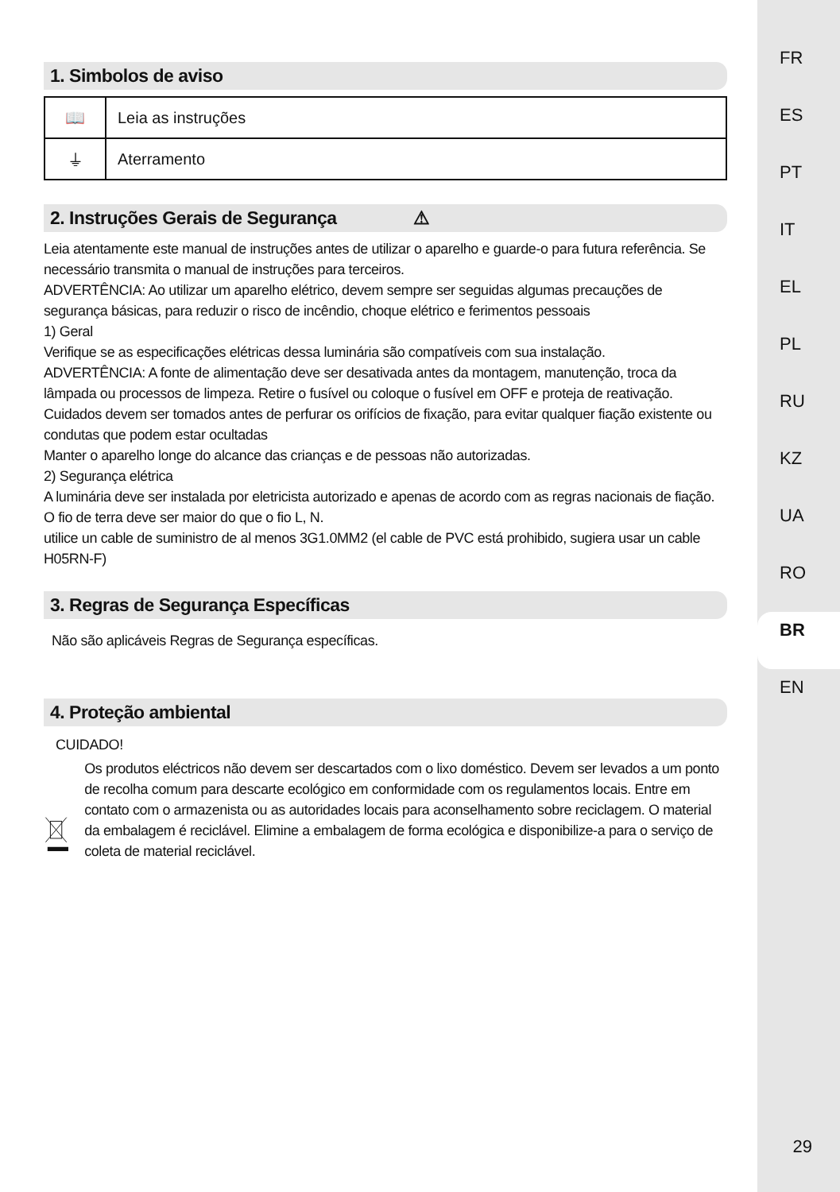FR
ES
PT
IT
EL
PL
RU
KZ
UA
RO
BR
EN
29
1. Simbolos de aviso
| 📖 | Leia as instruções |
| ⏚ | Aterramento |
2. Instruções Gerais de Segurança ⚠
Leia atentamente este manual de instruções antes de utilizar o aparelho e guarde-o para futura referência. Se necessário transmita o manual de instruções para terceiros.
ADVERTÊNCIA: Ao utilizar um aparelho elétrico, devem sempre ser seguidas algumas precauções de segurança básicas, para reduzir o risco de incêndio, choque elétrico e ferimentos pessoais
1) Geral
Verifique se as especificações elétricas dessa luminária são compatíveis com sua instalação.
ADVERTÊNCIA: A fonte de alimentação deve ser desativada antes da montagem, manutenção, troca da lâmpada ou processos de limpeza. Retire o fusível ou coloque o fusível em OFF e proteja de reativação.
Cuidados devem ser tomados antes de perfurar os orifícios de fixação, para evitar qualquer fiação existente ou condutas que podem estar ocultadas
Manter o aparelho longe do alcance das crianças e de pessoas não autorizadas.
2) Segurança elétrica
A luminária deve ser instalada por eletricista autorizado e apenas de acordo com as regras nacionais de fiação.
O fio de terra deve ser maior do que o fio L, N.
utilice un cable de suministro de al menos 3G1.0MM2 (el cable de PVC está prohibido, sugiera usar un cable H05RN-F)
3. Regras de Segurança Específicas
Não são aplicáveis Regras de Segurança específicas.
4. Proteção ambiental
CUIDADO!
Os produtos eléctricos não devem ser descartados com o lixo doméstico. Devem ser levados a um ponto de recolha comum para descarte ecológico em conformidade com os regulamentos locais. Entre em contato com o armazenista ou as autoridades locais para aconselhamento sobre reciclagem. O material da embalagem é reciclável. Elimine a embalagem de forma ecológica e disponibilize-a para o serviço de coleta de material reciclável.